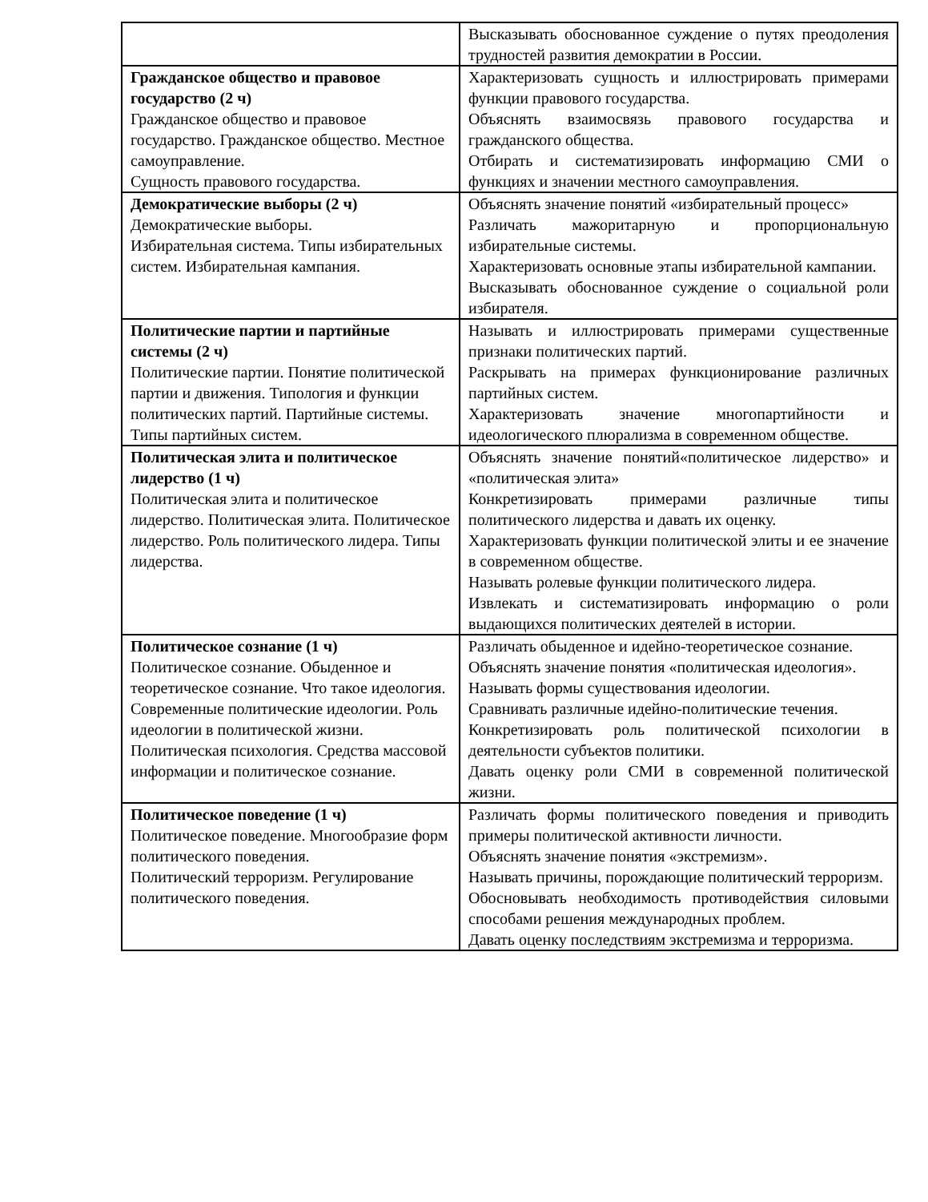| | Высказывать обоснованное суждение о путях преодоления трудностей развития демократии в России. |
| Гражданское общество и правовое государство (2 ч) Гражданское общество и правовое государство. Гражданское общество. Местное самоуправление. Сущность правового государства. | Характеризовать сущность и иллюстрировать примерами функции правового государства. Объяснять взаимосвязь правового государства и гражданского общества. Отбирать и систематизировать информацию СМИ о функциях и значении местного самоуправления. |
| Демократические выборы (2 ч) Демократические выборы. Избирательная система. Типы избирательных систем. Избирательная кампания. | Объяснять значение понятий «избирательный процесс» Различать мажоритарную и пропорциональную избирательные системы. Характеризовать основные этапы избирательной кампании. Высказывать обоснованное суждение о социальной роли избирателя. |
| Политические партии и партийные системы (2 ч) Политические партии. Понятие политической партии и движения. Типология и функции политических партий. Партийные системы. Типы партийных систем. | Называть и иллюстрировать примерами существенные признаки политических партий. Раскрывать на примерах функционирование различных партийных систем. Характеризовать значение многопартийности и идеологического плюрализма в современном обществе. |
| Политическая элита и политическое лидерство (1 ч) Политическая элита и политическое лидерство. Политическая элита. Политическое лидерство. Роль политического лидера. Типы лидерства. | Объяснять значение понятий«политическое лидерство» и «политическая элита» Конкретизировать примерами различные типы политического лидерства и давать их оценку. Характеризовать функции политической элиты и ее значение в современном обществе. Называть ролевые функции политического лидера. Извлекать и систематизировать информацию о роли выдающихся политических деятелей в истории. |
| Политическое сознание (1 ч) Политическое сознание. Обыденное и теоретическое сознание. Что такое идеология. Современные политические идеологии. Роль идеологии в политической жизни. Политическая психология. Средства массовой информации и политическое сознание. | Различать обыденное и идейно-теоретическое сознание. Объяснять значение понятия «политическая идеология». Называть формы существования идеологии. Сравнивать различные идейно-политические течения. Конкретизировать роль политической психологии в деятельности субъектов политики. Давать оценку роли СМИ в современной политической жизни. |
| Политическое поведение (1 ч) Политическое поведение. Многообразие форм политического поведения. Политический терроризм. Регулирование политического поведения. | Различать формы политического поведения и приводить примеры политической активности личности. Объяснять значение понятия «экстремизм». Называть причины, порождающие политический терроризм. Обосновывать необходимость противодействия силовыми способами решения международных проблем. Давать оценку последствиям экстремизма и терроризма. |